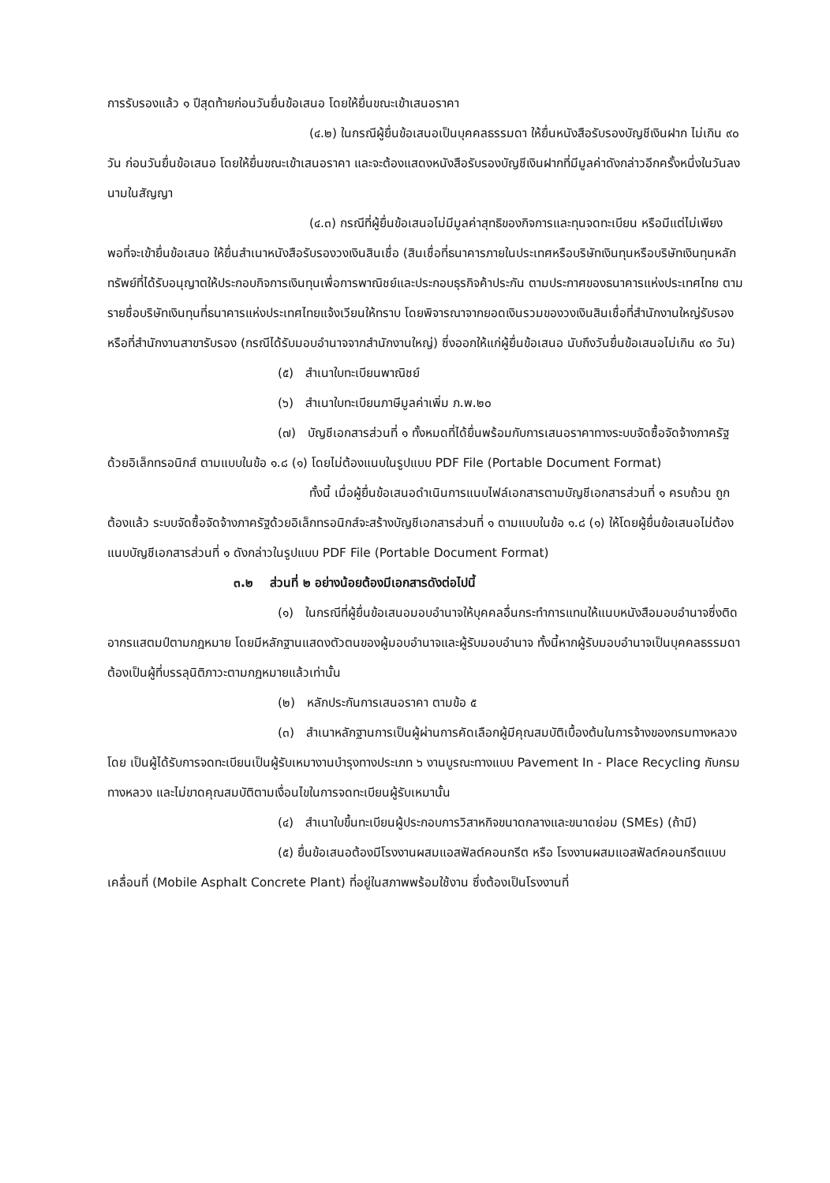การรับรองแล้ว ๑ ปีสุดท้ายก่อนวันยื่นข้อเสนอ โดยให้ยื่นขณะเข้าเสนอราคา
(๔.๒) ในกรณีผู้ยื่นข้อเสนอเป็นบุคคลธรรมดา ให้ยื่นหนังสือรับรองบัญชีเงินฝาก ไม่เกิน ๙๐ วัน ก่อนวันยื่นข้อเสนอ โดยให้ยื่นขณะเข้าเสนอราคา และจะต้องแสดงหนังสือรับรองบัญชีเงินฝากที่มีมูลค่าดังกล่าวอีกครั้งหนึ่งในวันลงนามในสัญญา
(๔.๓) กรณีที่ผู้ยื่นข้อเสนอไม่มีมูลค่าสุทธิของกิจการและทุนจดทะเบียน หรือมีแต่ไม่เพียงพอที่จะเข้ายื่นข้อเสนอ ให้ยื่นสำเนาหนังสือรับรองวงเงินสินเชื่อ (สินเชื่อที่ธนาคารภายในประเทศหรือบริษัทเงินทุนหรือบริษัทเงินทุนหลักทรัพย์ที่ได้รับอนุญาตให้ประกอบกิจการเงินทุนเพื่อการพาณิชย์และประกอบธุรกิจค้าประกัน ตามประกาศของธนาคารแห่งประเทศไทย ตามรายชื่อบริษัทเงินทุนที่ธนาคารแห่งประเทศไทยแจ้งเวียนให้ทราบ โดยพิจารณาจากยอดเงินรวมของวงเงินสินเชื่อที่สำนักงานใหญ่รับรองหรือที่สำนักงานสาขารับรอง (กรณีได้รับมอบอำนาจจากสำนักงานใหญ่) ซึ่งออกให้แก่ผู้ยื่นข้อเสนอ นับถึงวันยื่นข้อเสนอไม่เกิน ๙๐ วัน)
(๕) สำเนาใบทะเบียนพาณิชย์
(๖) สำเนาใบทะเบียนภาษีมูลค่าเพิ่ม ภ.พ.๒๐
(๗) บัญชีเอกสารส่วนที่ ๑ ทั้งหมดที่ได้ยื่นพร้อมกับการเสนอราคาทางระบบจัดซื้อจัดจ้างภาครัฐด้วยอิเล็กทรอนิกส์ ตามแบบในข้อ ๑.๘ (๑) โดยไม่ต้องแนบในรูปแบบ PDF File (Portable Document Format)
ทั้งนี้ เมื่อผู้ยื่นข้อเสนอดำเนินการแนบไฟล์เอกสารตามบัญชีเอกสารส่วนที่ ๑ ครบถ้วน ถูกต้องแล้ว ระบบจัดซื้อจัดจ้างภาครัฐด้วยอิเล็กทรอนิกส์จะสร้างบัญชีเอกสารส่วนที่ ๑ ตามแบบในข้อ ๑.๘ (๑) ให้โดยผู้ยื่นข้อเสนอไม่ต้องแนบบัญชีเอกสารส่วนที่ ๑ ดังกล่าวในรูปแบบ PDF File (Portable Document Format)
๓.๒ ส่วนที่ ๒ อย่างน้อยต้องมีเอกสารดังต่อไปนี้
(๑) ในกรณีที่ผู้ยื่นข้อเสนอมอบอำนาจให้บุคคลอื่นกระทำการแทนให้แนบหนังสือมอบอำนาจซึ่งติดอากรแสตมป์ตามกฎหมาย โดยมีหลักฐานแสดงตัวตนของผู้มอบอำนาจและผู้รับมอบอำนาจ ทั้งนี้หากผู้รับมอบอำนาจเป็นบุคคลธรรมดาต้องเป็นผู้ที่บรรลุนิติภาวะตามกฎหมายแล้วเท่านั้น
(๒) หลักประกันการเสนอราคา ตามข้อ ๕
(๓) สำเนาหลักฐานการเป็นผู้ผ่านการคัดเลือกผู้มีคุณสมบัติเบื้องต้นในการจ้างของกรมทางหลวง โดย เป็นผู้ได้รับการจดทะเบียนเป็นผู้รับเหมางานบำรุงทางประเภท ๖ งานบูรณะทางแบบ Pavement In - Place Recycling กับกรมทางหลวง และไม่ขาดคุณสมบัติตามเงื่อนไขในการจดทะเบียนผู้รับเหมานั้น
(๔) สำเนาใบขึ้นทะเบียนผู้ประกอบการวิสาหกิจขนาดกลางและขนาดย่อม (SMEs) (ถ้ามี)
(๕) ยื่นข้อเสนอต้องมีโรงงานผสมแอสฟัลต์คอนกรีต หรือ โรงงานผสมแอสฟัลต์คอนกรีตแบบเคลื่อนที่ (Mobile Asphalt Concrete Plant) ที่อยู่ในสภาพพร้อมใช้งาน ซึ่งต้องเป็นโรงงานที่